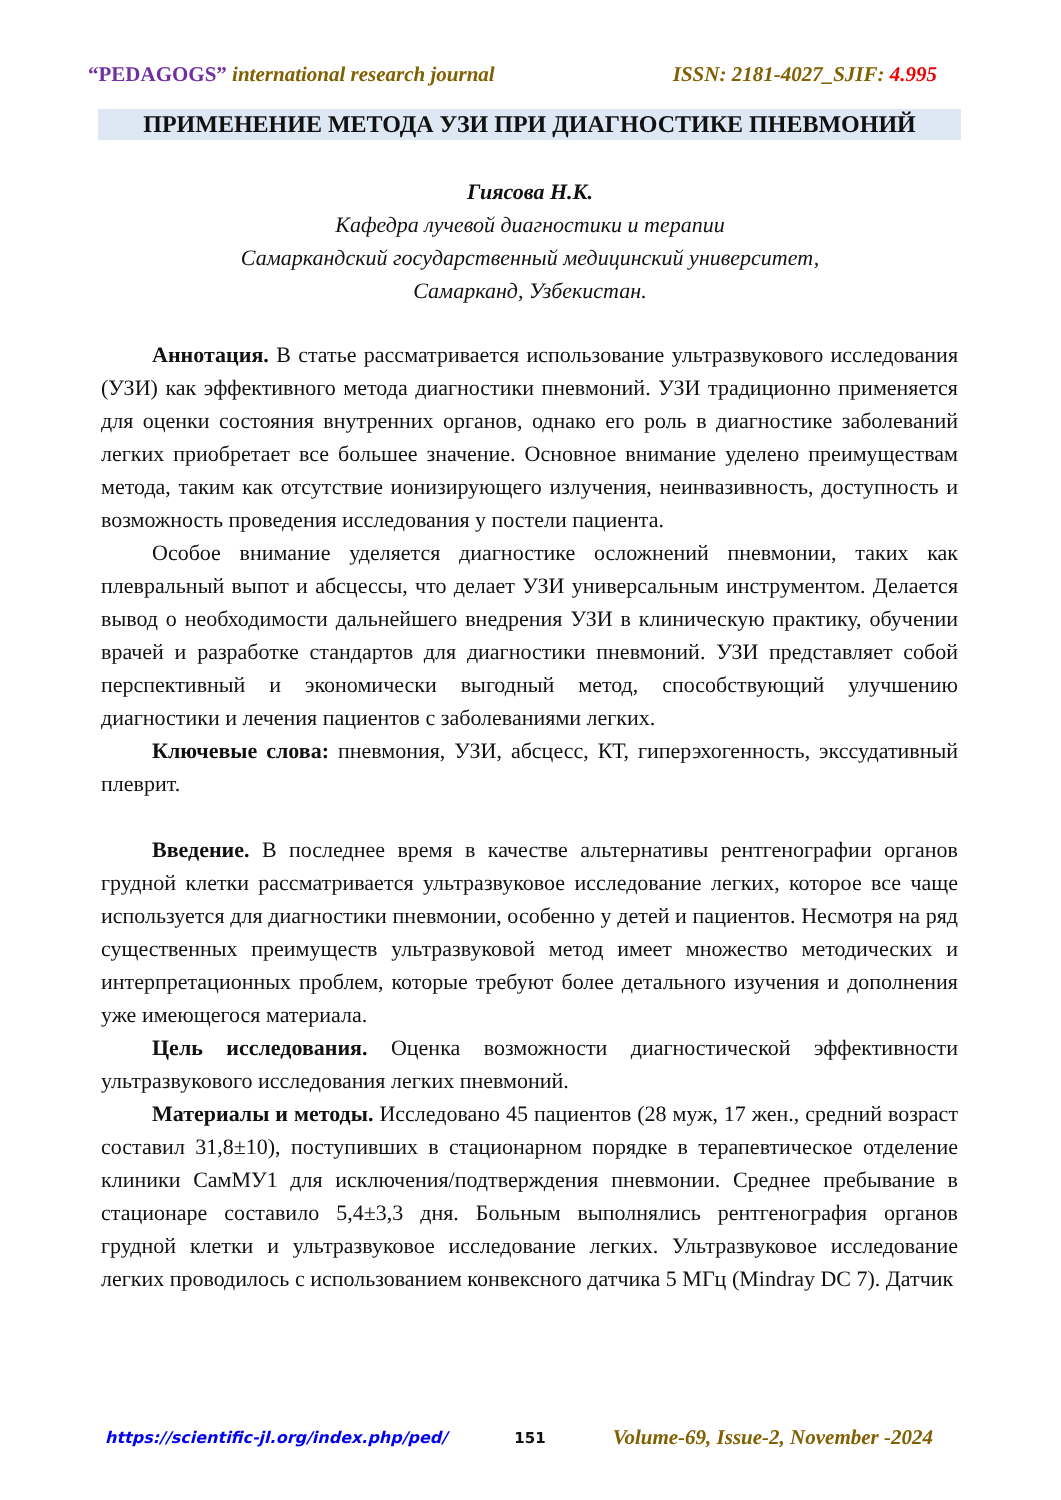“PEDAGOGS” international research journal ISSN: 2181-4027_SJIF: 4.995
ПРИМЕНЕНИЕ МЕТОДА УЗИ ПРИ ДИАГНОСТИКЕ ПНЕВМОНИЙ
Гиясова Н.К.
Кафедра лучевой диагностики и терапии
Самаркандский государственный медицинский университет,
Самарканд, Узбекистан.
Аннотация. В статье рассматривается использование ультразвукового исследования (УЗИ) как эффективного метода диагностики пневмоний. УЗИ традиционно применяется для оценки состояния внутренних органов, однако его роль в диагностике заболеваний легких приобретает все большее значение. Основное внимание уделено преимуществам метода, таким как отсутствие ионизирующего излучения, неинвазивность, доступность и возможность проведения исследования у постели пациента.
Особое внимание уделяется диагностике осложнений пневмонии, таких как плевральный выпот и абсцессы, что делает УЗИ универсальным инструментом. Делается вывод о необходимости дальнейшего внедрения УЗИ в клиническую практику, обучении врачей и разработке стандартов для диагностики пневмоний. УЗИ представляет собой перспективный и экономически выгодный метод, способствующий улучшению диагностики и лечения пациентов с заболеваниями легких.
Ключевые слова: пневмония, УЗИ, абсцесс, КТ, гиперэхогенность, экссудативный плеврит.
Введение. В последнее время в качестве альтернативы рентгенографии органов грудной клетки рассматривается ультразвуковое исследование легких, которое все чаще используется для диагностики пневмонии, особенно у детей и пациентов. Несмотря на ряд существенных преимуществ ультразвуковой метод имеет множество методических и интерпретационных проблем, которые требуют более детального изучения и дополнения уже имеющегося материала.
Цель исследования. Оценка возможности диагностической эффективности ультразвукового исследования легких пневмоний.
Материалы и методы. Исследовано 45 пациентов (28 муж, 17 жен., средний возраст составил 31,8±10), поступивших в стационарном порядке в терапевтическое отделение клиники СамМУ1 для исключения/подтверждения пневмонии. Среднее пребывание в стационаре составило 5,4±3,3 дня. Больным выполнялись рентгенография органов грудной клетки и ультразвуковое исследование легких. Ультразвуковое исследование легких проводилось с использованием конвексного датчика 5 МГц (Mindray DC 7). Датчик
https://scientific-jl.org/index.php/ped/ 151 Volume-69, Issue-2, November -2024